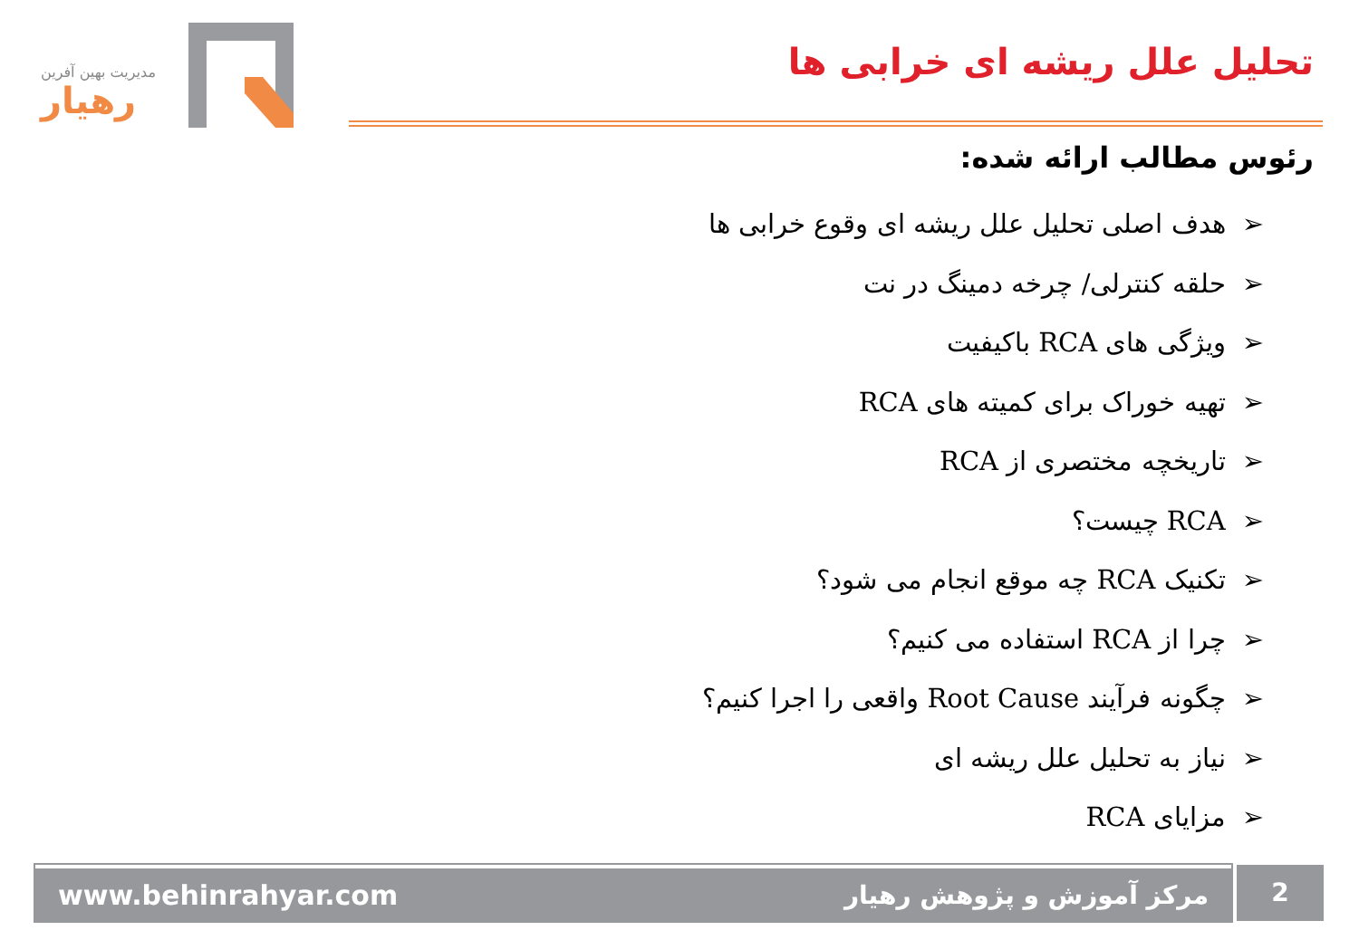مدیریت بهین آفرین
رهیار
تحلیل علل ریشه ای خرابی ها
رئوس مطالب ارائه شده:
➢هدف اصلی تحلیل علل ریشه ای وقوع خرابی ها
➢حلقه کنترلی/ چرخه دمینگ در نت
➢ویژگی های RCA باکیفیت
➢تهیه خوراک برای کمیته های RCA
➢تاریخچه مختصری از RCA
➢RCA چیست؟
➢تکنیک RCA چه موقع انجام می شود؟
➢چرا از RCA استفاده می کنیم؟
➢چگونه فرآیند Root Cause واقعی را اجرا کنیم؟
➢نیاز به تحلیل علل ریشه ای
➢مزایای RCA
www.behinrahyar.com مرکز آموزش و پژوهش رهیار 2